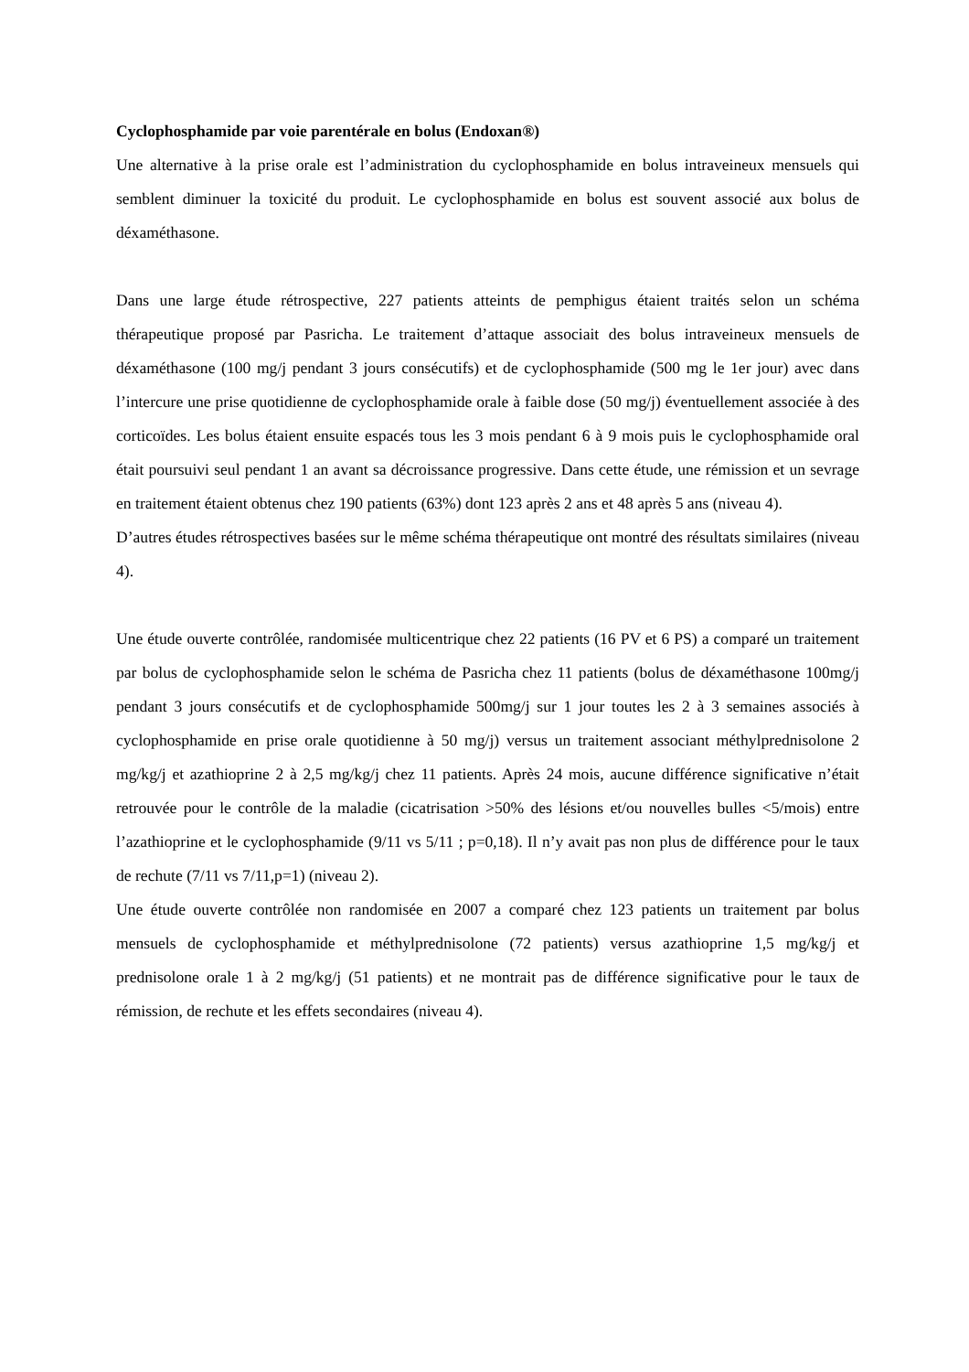Cyclophosphamide par voie parentérale en bolus (Endoxan®)
Une alternative à la prise orale est l’administration du cyclophosphamide en bolus intraveineux mensuels qui semblent diminuer la toxicité du produit. Le cyclophosphamide en bolus est souvent associé aux bolus de déxaméthasone.
Dans une large étude rétrospective, 227 patients atteints de pemphigus étaient traités selon un schéma thérapeutique proposé par Pasricha. Le traitement d’attaque associait des bolus intraveineux mensuels de déxaméthasone (100 mg/j pendant 3 jours consécutifs) et de cyclophosphamide (500 mg le 1er jour) avec dans l’intercure une prise quotidienne de cyclophosphamide orale à faible dose (50 mg/j) éventuellement associée à des corticoïdes. Les bolus étaient ensuite espacés tous les 3 mois pendant 6 à 9 mois puis le cyclophosphamide oral était poursuivi seul pendant 1 an avant sa décroissance progressive. Dans cette étude, une rémission et un sevrage en traitement étaient obtenus chez 190 patients (63%) dont 123 après 2 ans et 48 après 5 ans (niveau 4).
D’autres études rétrospectives basées sur le même schéma thérapeutique ont montré des résultats similaires (niveau 4).
Une étude ouverte contrôlée, randomisée multicentrique chez 22 patients (16 PV et 6 PS) a comparé un traitement par bolus de cyclophosphamide selon le schéma de Pasricha chez 11 patients (bolus de déxaméthasone 100mg/j pendant 3 jours consécutifs et de cyclophosphamide 500mg/j sur 1 jour toutes les 2 à 3 semaines associés à cyclophosphamide en prise orale quotidienne à 50 mg/j) versus un traitement associant méthylprednisolone 2 mg/kg/j et azathioprine 2 à 2,5 mg/kg/j chez 11 patients. Après 24 mois, aucune différence significative n’était retrouvée pour le contrôle de la maladie (cicatrisation >50% des lésions et/ou nouvelles bulles <5/mois) entre l’azathioprine et le cyclophosphamide (9/11 vs 5/11 ; p=0,18). Il n’y avait pas non plus de différence pour le taux de rechute (7/11 vs 7/11,p=1) (niveau 2).
Une étude ouverte contrôlée non randomisée en 2007 a comparé chez 123 patients un traitement par bolus mensuels de cyclophosphamide et méthylprednisolone (72 patients) versus azathioprine 1,5 mg/kg/j et prednisolone orale 1 à 2 mg/kg/j (51 patients) et ne montrait pas de différence significative pour le taux de rémission, de rechute et les effets secondaires (niveau 4).